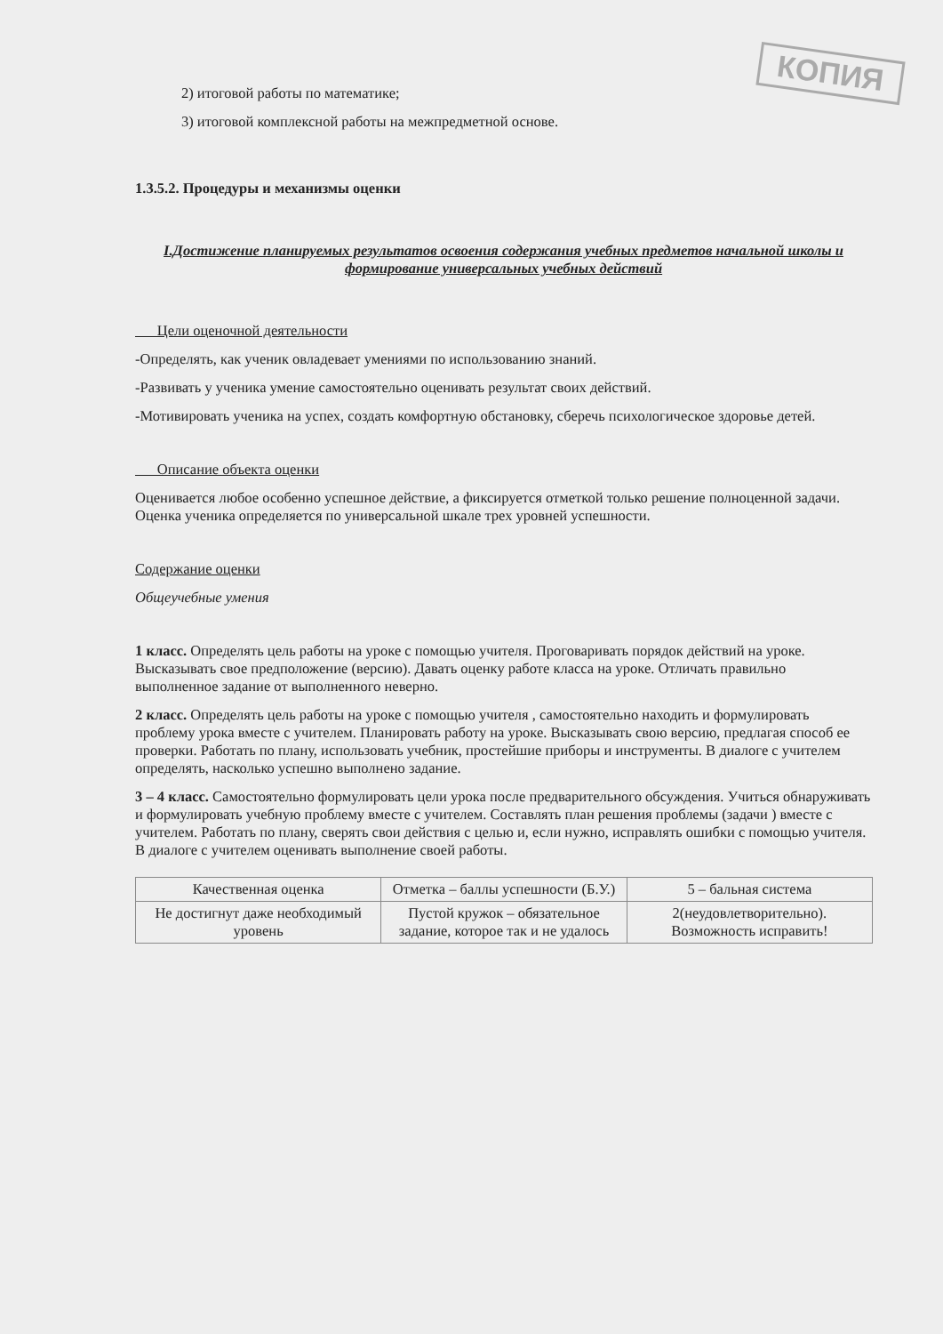КОПИЯ
2) итоговой работы по математике;
3) итоговой комплексной работы на межпредметной основе.
1.3.5.2. Процедуры и механизмы оценки
I.Достижение планируемых результатов освоения содержания учебных предметов начальной школы и формирование универсальных учебных действий
Цели оценочной деятельности
-Определять, как ученик овладевает умениями по использованию знаний.
-Развивать у ученика умение самостоятельно оценивать результат своих действий.
-Мотивировать ученика на успех, создать комфортную обстановку, сберечь психологическое здоровье детей.
Описание объекта оценки
Оценивается любое особенно успешное действие, а фиксируется отметкой только решение полноценной задачи. Оценка ученика определяется по универсальной шкале трех уровней успешности.
Содержание оценки
Общеучебные умения
1 класс. Определять цель работы на уроке с помощью учителя. Проговаривать порядок действий на уроке. Высказывать свое предположение (версию). Давать оценку работе класса на уроке. Отличать правильно выполненное задание от выполненного неверно.
2 класс. Определять цель работы на уроке с помощью учителя , самостоятельно находить и формулировать проблему урока вместе с учителем. Планировать работу на уроке. Высказывать свою версию, предлагая способ ее проверки. Работать по плану, использовать учебник, простейшие приборы и инструменты. В диалоге с учителем определять, насколько успешно выполнено задание.
3 – 4 класс. Самостоятельно формулировать цели урока после предварительного обсуждения. Учиться обнаруживать и формулировать учебную проблему вместе с учителем. Составлять план решения проблемы (задачи ) вместе с учителем. Работать по плану, сверять свои действия с целью и, если нужно, исправлять ошибки с помощью учителя. В диалоге с учителем оценивать выполнение своей работы.
| Качественная оценка | Отметка – баллы успешности (Б.У.) | 5 – бальная система |
| Не достигнут даже необходимый уровень | Пустой кружок – обязательное задание, которое так и не удалось | 2(неудовлетворительно). Возможность исправить! |